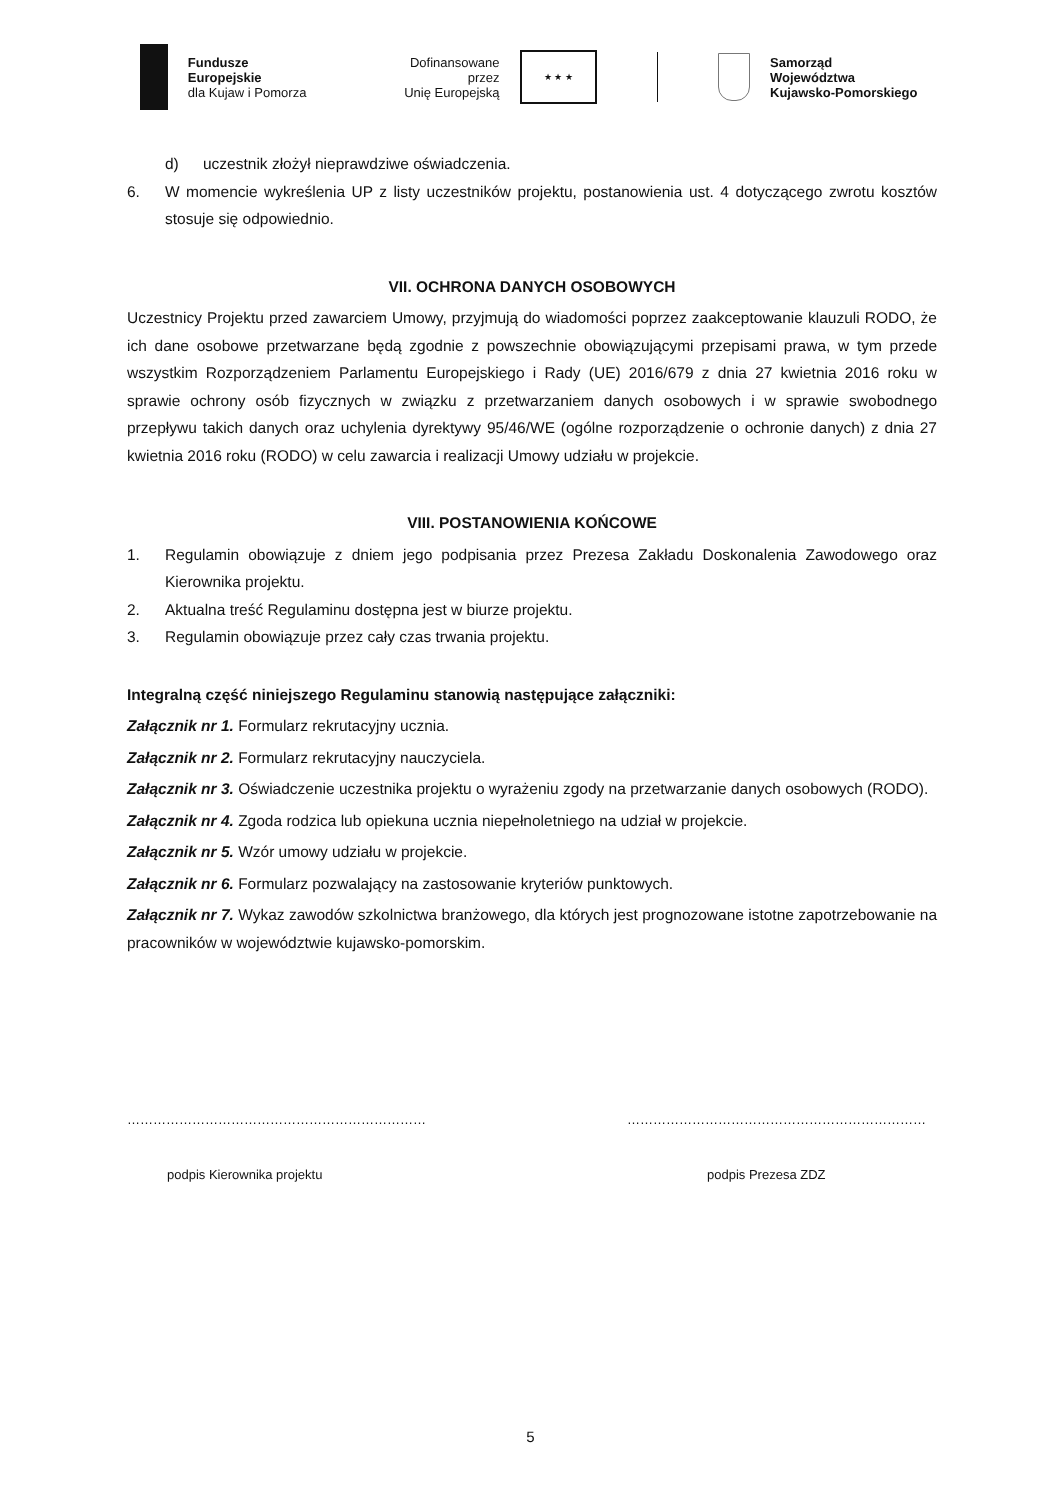Fundusze Europejskie
dla Kujaw i Pomorza
Dofinansowane przez
Unię Europejską
★ ★ ★
Samorząd Województwa
Kujawsko-Pomorskiego
d) uczestnik złożył nieprawdziwe oświadczenia.
6. W momencie wykreślenia UP z listy uczestników projektu, postanowienia ust. 4 dotyczącego zwrotu kosztów stosuje się odpowiednio.
VII. OCHRONA DANYCH OSOBOWYCH
Uczestnicy Projektu przed zawarciem Umowy, przyjmują do wiadomości poprzez zaakceptowanie klauzuli RODO, że ich dane osobowe przetwarzane będą zgodnie z powszechnie obowiązującymi przepisami prawa, w tym przede wszystkim Rozporządzeniem Parlamentu Europejskiego i Rady (UE) 2016/679 z dnia 27 kwietnia 2016 roku w sprawie ochrony osób fizycznych w związku z przetwarzaniem danych osobowych i w sprawie swobodnego przepływu takich danych oraz uchylenia dyrektywy 95/46/WE (ogólne rozporządzenie o ochronie danych) z dnia 27 kwietnia 2016 roku (RODO) w celu zawarcia i realizacji Umowy udziału w projekcie.
VIII. POSTANOWIENIA KOŃCOWE
1. Regulamin obowiązuje z dniem jego podpisania przez Prezesa Zakładu Doskonalenia Zawodowego oraz Kierownika projektu.
2. Aktualna treść Regulaminu dostępna jest w biurze projektu.
3. Regulamin obowiązuje przez cały czas trwania projektu.
Integralną część niniejszego Regulaminu stanowią następujące załączniki:
Załącznik nr 1. Formularz rekrutacyjny ucznia.
Załącznik nr 2. Formularz rekrutacyjny nauczyciela.
Załącznik nr 3. Oświadczenie uczestnika projektu o wyrażeniu zgody na przetwarzanie danych osobowych (RODO).
Załącznik nr 4. Zgoda rodzica lub opiekuna ucznia niepełnoletniego na udział w projekcie.
Załącznik nr 5. Wzór umowy udziału w projekcie.
Załącznik nr 6. Formularz pozwalający na zastosowanie kryteriów punktowych.
Załącznik nr 7. Wykaz zawodów szkolnictwa branżowego, dla których jest prognozowane istotne zapotrzebowanie na pracowników w województwie kujawsko-pomorskim.
……………………………………………………………
podpis Kierownika projektu
……………………………………………………………
podpis Prezesa ZDZ
5